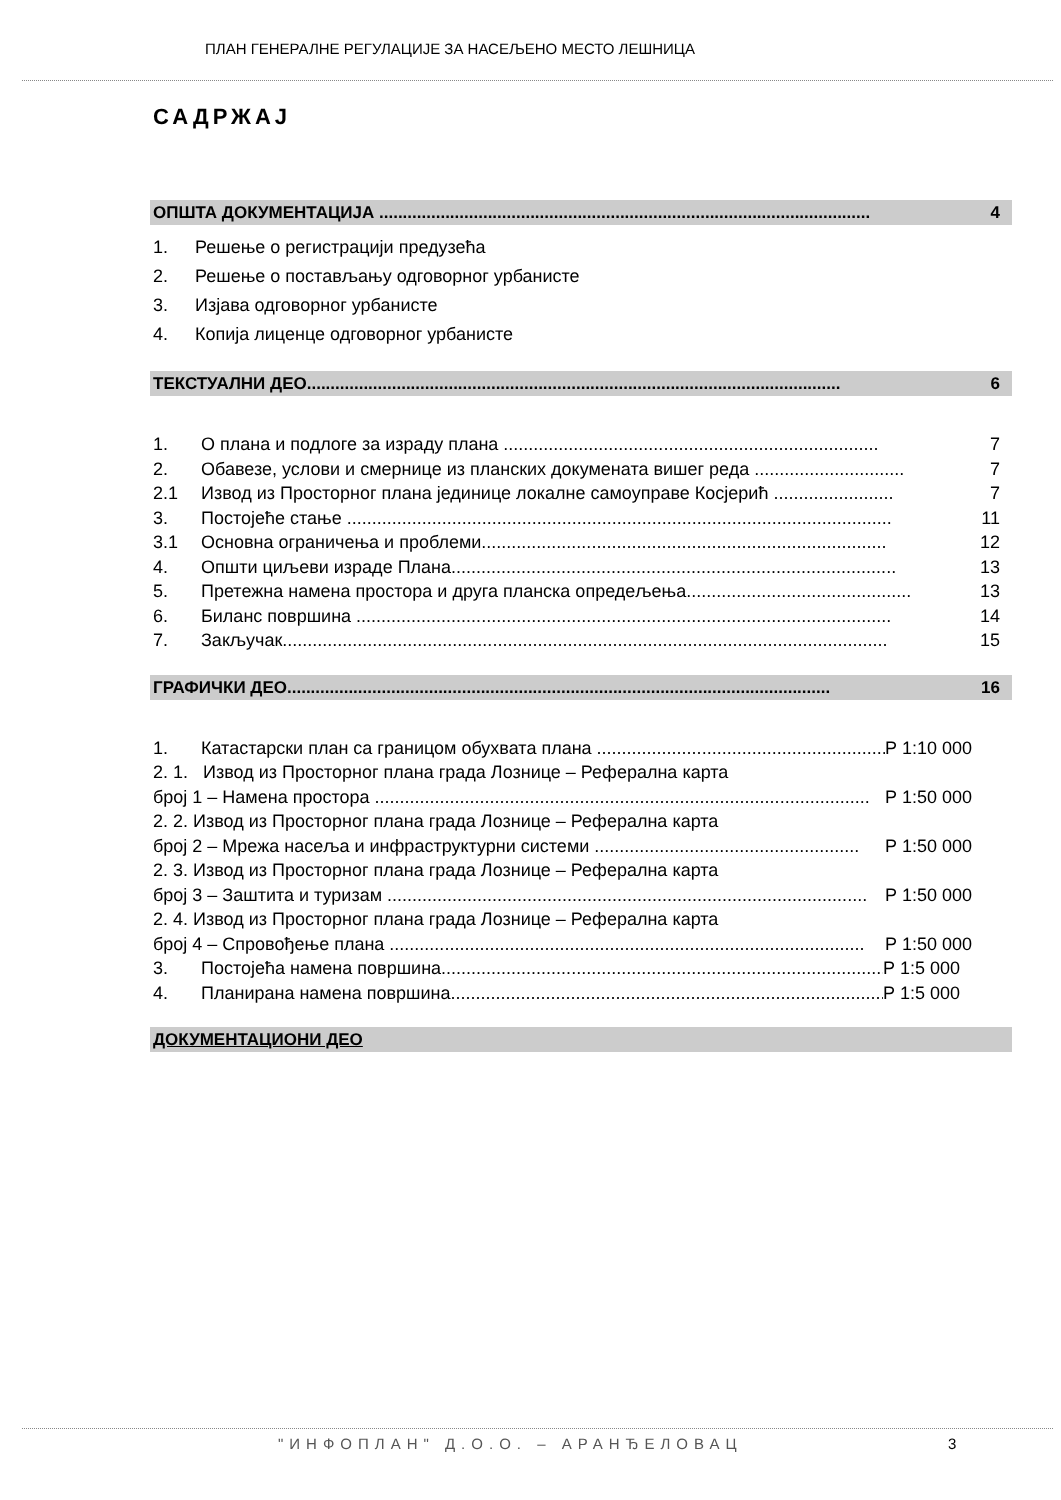ПЛАН ГЕНЕРАЛНЕ РЕГУЛАЦИЈЕ ЗА НАСЕЉЕНО МЕСТО ЛЕШНИЦА
САДРЖАЈ
ОПШТА ДОКУМЕНТАЦИЈА ........................................................................................................ 4
1. Решење о регистрацији предузећа
2. Решење о постављању одговорног урбанисте
3. Изјава одговорног урбанисте
4. Копија лиценце одговорног урбанисте
ТЕКСТУАЛНИ ДЕО................................................................................................................. 6
1. О плана и подлоге за израду плана ........................................................................... 7
2. Обавезе, услови и смернице из планских докумената вишег реда .............................. 7
2.1 Извод из Просторног плана јединице локалне самоуправе Косјерић ........................ 7
3. Постојеће стање ............................................................................................................. 11
3.1 Основна ограничења и проблеми................................................................................. 12
4. Општи циљеви израде Плана......................................................................................... 13
5. Претежна намена простора и друга планска опредељења............................................. 13
6. Биланс површина ........................................................................................................... 14
7. Закључак......................................................................................................................... 15
ГРАФИЧКИ ДЕО................................................................................................................... 16
1. Катастарски план са границом обухвата плана ............................................................ Р 1:10 000
2. 1. Извод из Просторног плана града Лознице – Реферална карта
број 1 – Намена простора ................................................................................................... Р 1:50 000
2. 2. Извод из Просторног плана града Лознице – Реферална карта
број 2 – Мрежа насеља и инфраструктурни системи ..................................................... Р 1:50 000
2. 3. Извод из Просторног плана града Лознице – Реферална карта
број 3 – Заштита и туризам ................................................................................................ Р 1:50 000
2. 4. Извод из Просторног плана града Лознице – Реферална карта
број 4 – Спровођење плана ............................................................................................... Р 1:50 000
3. Постојећа намена површина.......................................................................................... Р 1:5 000
4. Планирана намена површина........................................................................................ Р 1:5 000
ДОКУМЕНТАЦИОНИ ДЕО
"ИНФОПЛАН" Д.О.О. – АРАНЂЕЛОВАЦ
3